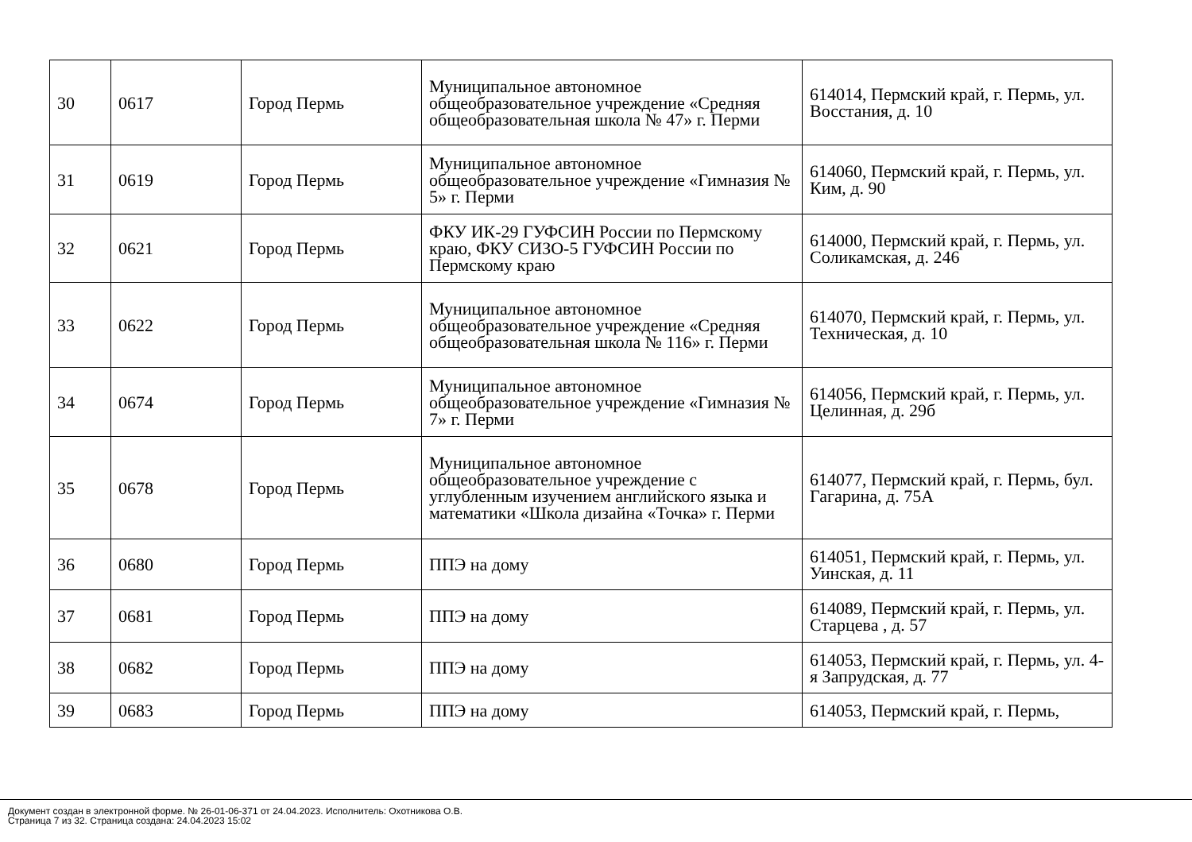| 30 | 0617 | Город Пермь | Муниципальное автономное общеобразовательное учреждение «Средняя общеобразовательная школа № 47» г. Перми | 614014, Пермский край, г. Пермь, ул. Восстания, д. 10 |
| 31 | 0619 | Город Пермь | Муниципальное автономное общеобразовательное учреждение «Гимназия № 5» г. Перми | 614060, Пермский край, г. Пермь, ул. Ким, д. 90 |
| 32 | 0621 | Город Пермь | ФКУ ИК-29 ГУФСИН России по Пермскому краю, ФКУ СИЗО-5 ГУФСИН России по Пермскому краю | 614000, Пермский край, г. Пермь, ул. Соликамская, д. 246 |
| 33 | 0622 | Город Пермь | Муниципальное автономное общеобразовательное учреждение «Средняя общеобразовательная школа № 116» г. Перми | 614070, Пермский край, г. Пермь, ул. Техническая, д. 10 |
| 34 | 0674 | Город Пермь | Муниципальное автономное общеобразовательное учреждение «Гимназия № 7» г. Перми | 614056, Пермский край, г. Пермь, ул. Целинная, д. 29б |
| 35 | 0678 | Город Пермь | Муниципальное автономное общеобразовательное учреждение с углубленным изучением английского языка и математики «Школа дизайна «Точка» г. Перми | 614077, Пермский край, г. Пермь, бул. Гагарина, д. 75А |
| 36 | 0680 | Город Пермь | ППЭ на дому | 614051, Пермский край, г. Пермь, ул. Уинская, д. 11 |
| 37 | 0681 | Город Пермь | ППЭ на дому | 614089, Пермский край, г. Пермь, ул. Старцева , д. 57 |
| 38 | 0682 | Город Пермь | ППЭ на дому | 614053, Пермский край, г. Пермь, ул. 4-я Запрудская, д. 77 |
| 39 | 0683 | Город Пермь | ППЭ на дому | 614053, Пермский край, г. Пермь, |
Документ создан в электронной форме. № 26-01-06-371 от 24.04.2023. Исполнитель: Охотникова О.В.
Страница 7 из 32. Страница создана: 24.04.2023 15:02